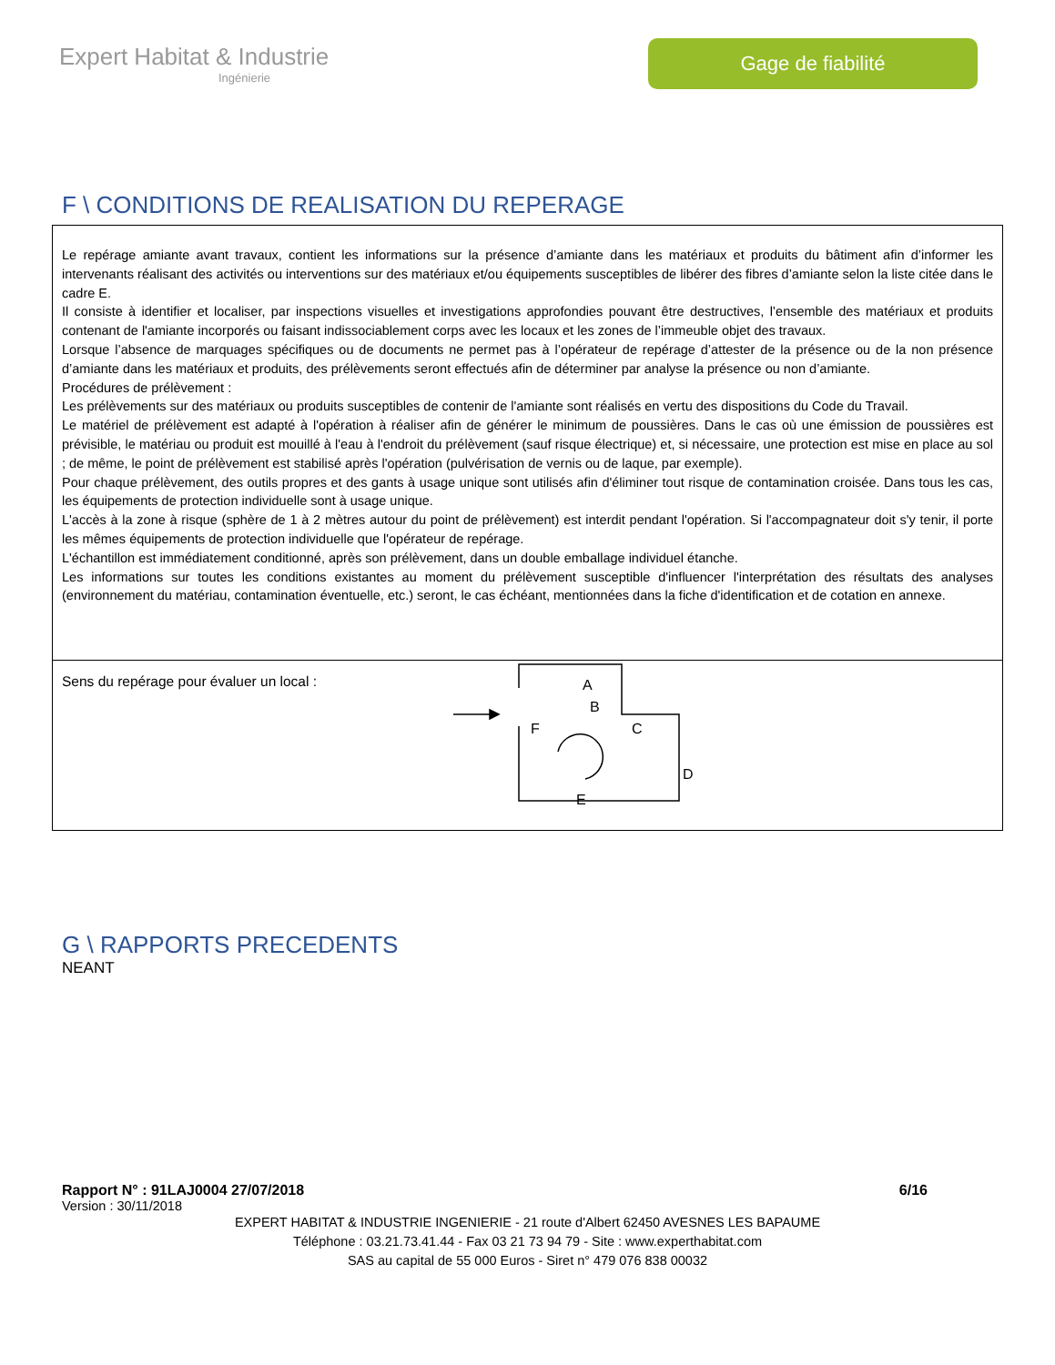Expert Habitat & Industrie
Ingénierie
Gage de fiabilité
F \ CONDITIONS DE REALISATION DU REPERAGE
Le repérage amiante avant travaux, contient les informations sur la présence d’amiante dans les matériaux et produits du bâtiment afin d’informer les intervenants réalisant des activités ou interventions sur des matériaux et/ou équipements susceptibles de libérer des fibres d’amiante selon la liste citée dans le cadre E.
Il consiste à identifier et localiser, par inspections visuelles et investigations approfondies pouvant être destructives, l’ensemble des matériaux et produits contenant de l'amiante incorporés ou faisant indissociablement corps avec les locaux et les zones de l’immeuble objet des travaux.
Lorsque l’absence de marquages spécifiques ou de documents ne permet pas à l’opérateur de repérage d’attester de la présence ou de la non présence d’amiante dans les matériaux et produits, des prélèvements seront effectués afin de déterminer par analyse la présence ou non d’amiante.
Procédures de prélèvement :
Les prélèvements sur des matériaux ou produits susceptibles de contenir de l'amiante sont réalisés en vertu des dispositions du Code du Travail.
Le matériel de prélèvement est adapté à l'opération à réaliser afin de générer le minimum de poussières. Dans le cas où une émission de poussières est prévisible, le matériau ou produit est mouillé à l'eau à l'endroit du prélèvement (sauf risque électrique) et, si nécessaire, une protection est mise en place au sol ; de même, le point de prélèvement est stabilisé après l'opération (pulvérisation de vernis ou de laque, par exemple).
Pour chaque prélèvement, des outils propres et des gants à usage unique sont utilisés afin d'éliminer tout risque de contamination croisée. Dans tous les cas, les équipements de protection individuelle sont à usage unique.
L'accès à la zone à risque (sphère de 1 à 2 mètres autour du point de prélèvement) est interdit pendant l'opération. Si l'accompagnateur doit s'y tenir, il porte les mêmes équipements de protection individuelle que l'opérateur de repérage.
L'échantillon est immédiatement conditionné, après son prélèvement, dans un double emballage individuel étanche.
Les informations sur toutes les conditions existantes au moment du prélèvement susceptible d'influencer l'interprétation des résultats des analyses (environnement du matériau, contamination éventuelle, etc.) seront, le cas échéant, mentionnées dans la fiche d'identification et de cotation en annexe.
Sens du repérage pour évaluer un local :
A
B
C
D
E
F
G \ RAPPORTS PRECEDENTS
NEANT
Rapport N° : 91LAJ0004 27/07/2018 6/16
Version : 30/11/2018
EXPERT HABITAT & INDUSTRIE INGENIERIE - 21 route d'Albert 62450 AVESNES LES BAPAUME
Téléphone : 03.21.73.41.44 - Fax 03 21 73 94 79 - Site : www.experthabitat.com
SAS au capital de 55 000 Euros - Siret n° 479 076 838 00032